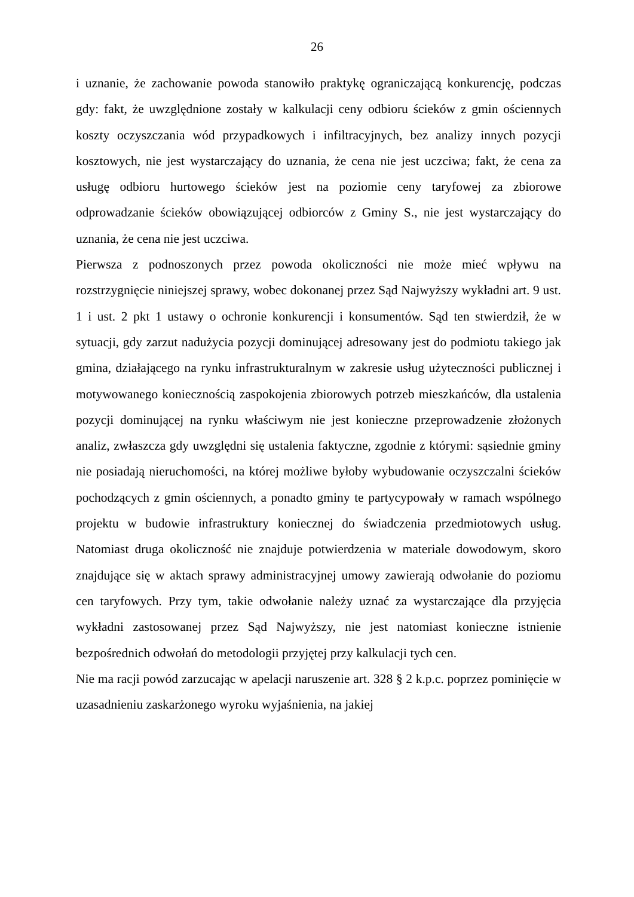26
i uznanie, że zachowanie powoda stanowiło praktykę ograniczającą konkurencję, podczas gdy: fakt, że uwzględnione zostały w kalkulacji ceny odbioru ścieków z gmin ościennych koszty oczyszczania wód przypadkowych i infiltracyjnych, bez analizy innych pozycji kosztowych, nie jest wystarczający do uznania, że cena nie jest uczciwa; fakt, że cena za usługę odbioru hurtowego ścieków jest na poziomie ceny taryfowej za zbiorowe odprowadzanie ścieków obowiązującej odbiorców z Gminy S., nie jest wystarczający do uznania, że cena nie jest uczciwa.
Pierwsza z podnoszonych przez powoda okoliczności nie może mieć wpływu na rozstrzygnięcie niniejszej sprawy, wobec dokonanej przez Sąd Najwyższy wykładni art. 9 ust. 1 i ust. 2 pkt 1 ustawy o ochronie konkurencji i konsumentów. Sąd ten stwierdził, że w sytuacji, gdy zarzut nadużycia pozycji dominującej adresowany jest do podmiotu takiego jak gmina, działającego na rynku infrastrukturalnym w zakresie usług użyteczności publicznej i motywowanego koniecznością zaspokojenia zbiorowych potrzeb mieszkańców, dla ustalenia pozycji dominującej na rynku właściwym nie jest konieczne przeprowadzenie złożonych analiz, zwłaszcza gdy uwzględni się ustalenia faktyczne, zgodnie z którymi: sąsiednie gminy nie posiadają nieruchomości, na której możliwe byłoby wybudowanie oczyszczalni ścieków pochodzących z gmin ościennych, a ponadto gminy te partycypowały w ramach wspólnego projektu w budowie infrastruktury koniecznej do świadczenia przedmiotowych usług. Natomiast druga okoliczność nie znajduje potwierdzenia w materiale dowodowym, skoro znajdujące się w aktach sprawy administracyjnej umowy zawierają odwołanie do poziomu cen taryfowych. Przy tym, takie odwołanie należy uznać za wystarczające dla przyjęcia wykładni zastosowanej przez Sąd Najwyższy, nie jest natomiast konieczne istnienie bezpośrednich odwołań do metodologii przyjętej przy kalkulacji tych cen.
Nie ma racji powód zarzucając w apelacji naruszenie art. 328 § 2 k.p.c. poprzez pominięcie w uzasadnieniu zaskarżonego wyroku wyjaśnienia, na jakiej